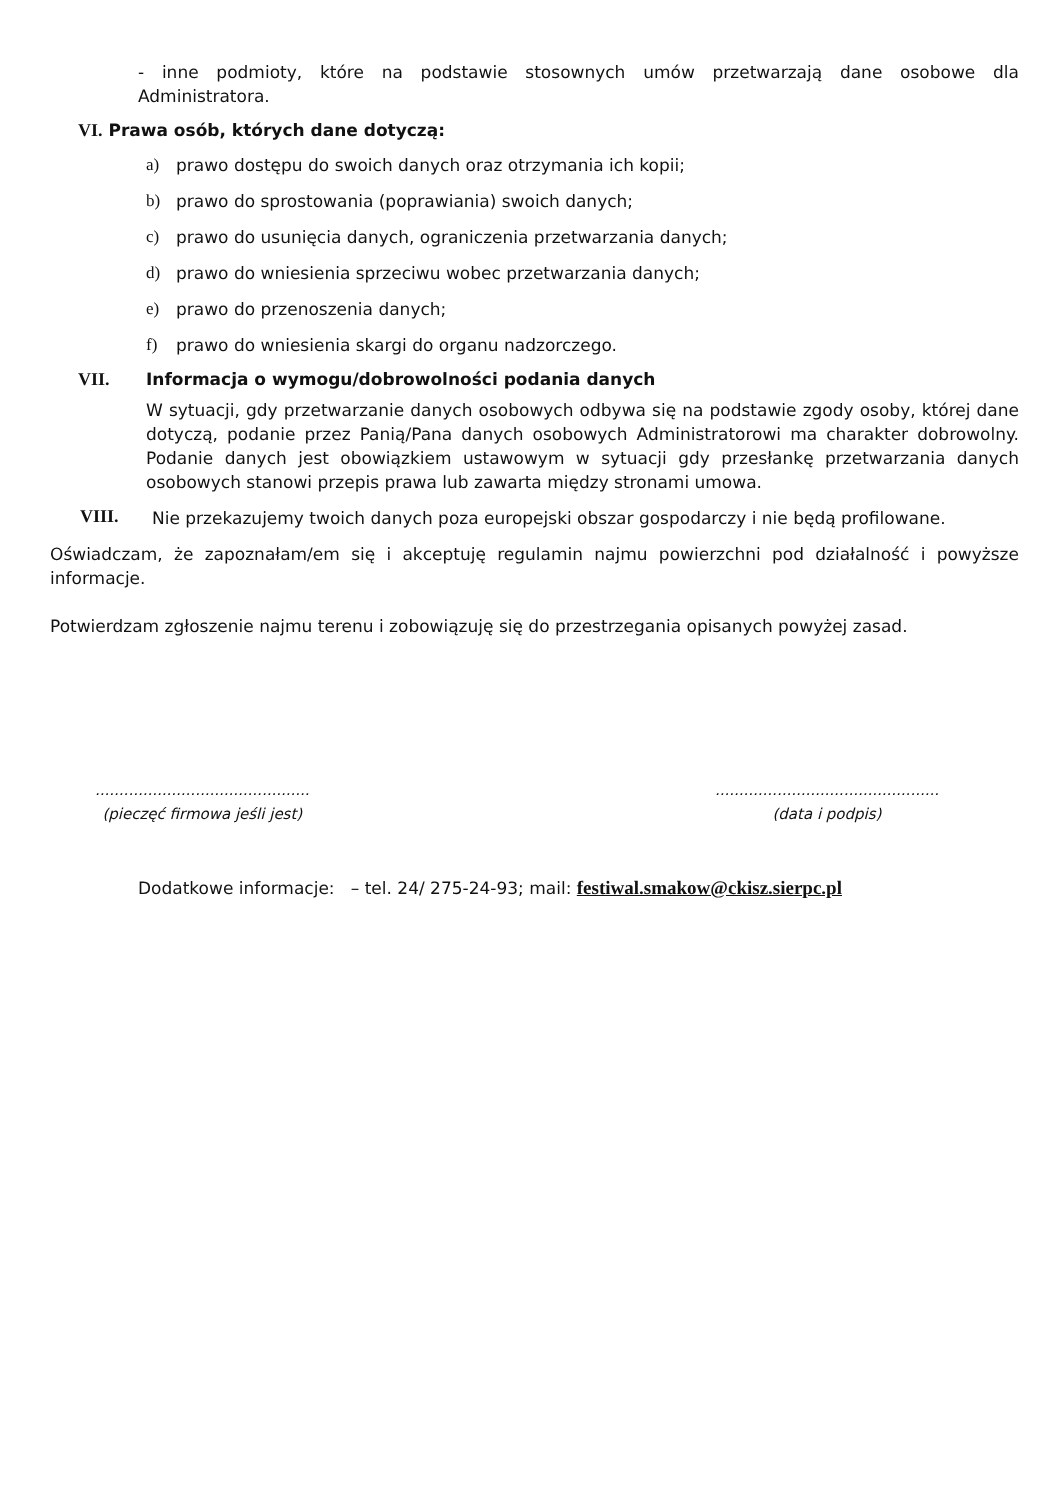- inne podmioty, które na podstawie stosownych umów przetwarzają dane osobowe dla Administratora.
VI. Prawa osób, których dane dotyczą:
a) prawo dostępu do swoich danych oraz otrzymania ich kopii;
b) prawo do sprostowania (poprawiania) swoich danych;
c) prawo do usunięcia danych, ograniczenia przetwarzania danych;
d) prawo do wniesienia sprzeciwu wobec przetwarzania danych;
e) prawo do przenoszenia danych;
f) prawo do wniesienia skargi do organu nadzorczego.
VII. Informacja o wymogu/dobrowolności podania danych
W sytuacji, gdy przetwarzanie danych osobowych odbywa się na podstawie zgody osoby, której dane dotyczą, podanie przez Panią/Pana danych osobowych Administratorowi ma charakter dobrowolny. Podanie danych jest obowiązkiem ustawowym w sytuacji gdy przesłankę przetwarzania danych osobowych stanowi przepis prawa lub zawarta między stronami umowa.
VIII.
Nie przekazujemy twoich danych poza europejski obszar gospodarczy i nie będą profilowane.
Oświadczam, że zapoznałam/em się i akceptuję regulamin najmu powierzchni pod działalność i powyższe informacje.
Potwierdzam zgłoszenie najmu terenu i zobowiązuję się do przestrzegania opisanych powyżej zasad.
.............................................
(pieczęć firmowa jeśli jest)
...............................................
(data i podpis)
Dodatkowe informacje: – tel. 24/ 275-24-93; mail: festiwal.smakow@ckisz.sierpc.pl